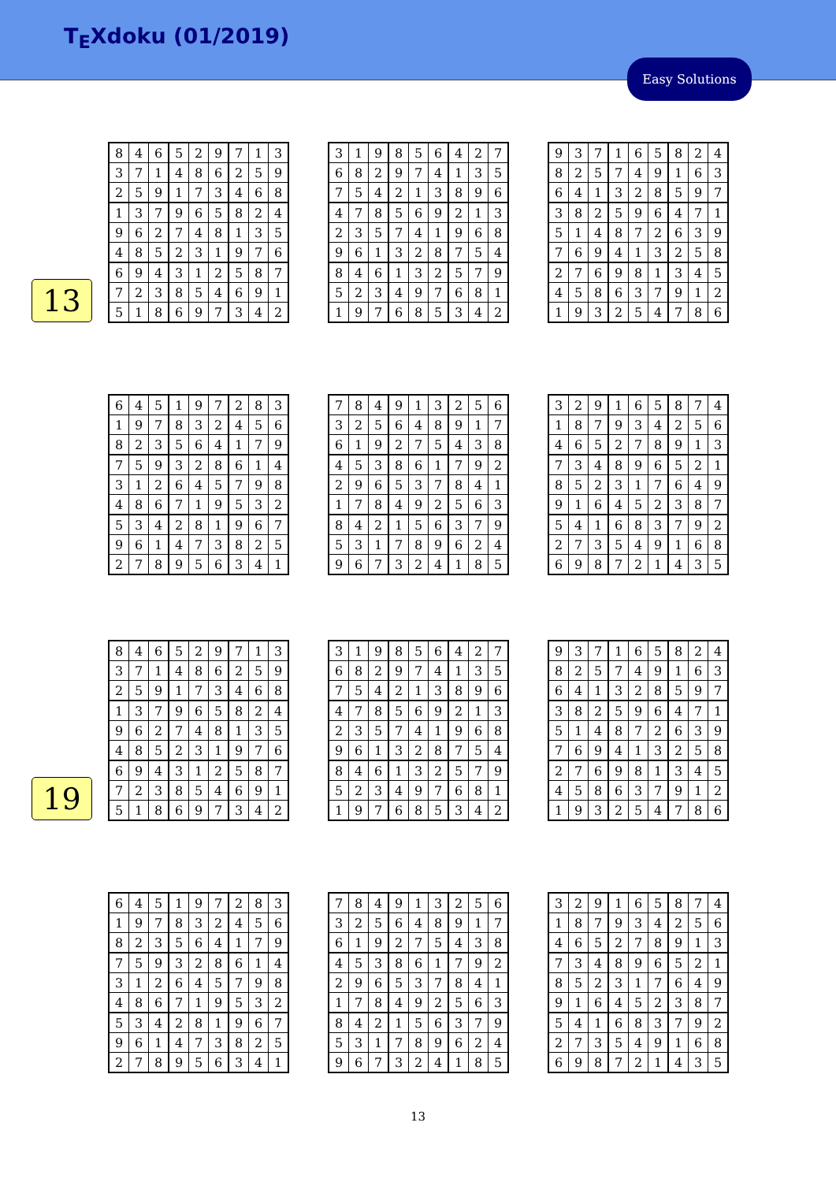T<sub>E</sub>Xdoku (01/2019)
Easy Solutions
13
| 8 | 4 | 6 | 5 | 2 | 9 | 7 | 1 | 3 |
| 3 | 7 | 1 | 4 | 8 | 6 | 2 | 5 | 9 |
| 2 | 5 | 9 | 1 | 7 | 3 | 4 | 6 | 8 |
| 1 | 3 | 7 | 9 | 6 | 5 | 8 | 2 | 4 |
| 9 | 6 | 2 | 7 | 4 | 8 | 1 | 3 | 5 |
| 4 | 8 | 5 | 2 | 3 | 1 | 9 | 7 | 6 |
| 6 | 9 | 4 | 3 | 1 | 2 | 5 | 8 | 7 |
| 7 | 2 | 3 | 8 | 5 | 4 | 6 | 9 | 1 |
| 5 | 1 | 8 | 6 | 9 | 7 | 3 | 4 | 2 |
| 3 | 1 | 9 | 8 | 5 | 6 | 4 | 2 | 7 |
| 6 | 8 | 2 | 9 | 7 | 4 | 1 | 3 | 5 |
| 7 | 5 | 4 | 2 | 1 | 3 | 8 | 9 | 6 |
| 4 | 7 | 8 | 5 | 6 | 9 | 2 | 1 | 3 |
| 2 | 3 | 5 | 7 | 4 | 1 | 9 | 6 | 8 |
| 9 | 6 | 1 | 3 | 2 | 8 | 7 | 5 | 4 |
| 8 | 4 | 6 | 1 | 3 | 2 | 5 | 7 | 9 |
| 5 | 2 | 3 | 4 | 9 | 7 | 6 | 8 | 1 |
| 1 | 9 | 7 | 6 | 8 | 5 | 3 | 4 | 2 |
| 9 | 3 | 7 | 1 | 6 | 5 | 8 | 2 | 4 |
| 8 | 2 | 5 | 7 | 4 | 9 | 1 | 6 | 3 |
| 6 | 4 | 1 | 3 | 2 | 8 | 5 | 9 | 7 |
| 3 | 8 | 2 | 5 | 9 | 6 | 4 | 7 | 1 |
| 5 | 1 | 4 | 8 | 7 | 2 | 6 | 3 | 9 |
| 7 | 6 | 9 | 4 | 1 | 3 | 2 | 5 | 8 |
| 2 | 7 | 6 | 9 | 8 | 1 | 3 | 4 | 5 |
| 4 | 5 | 8 | 6 | 3 | 7 | 9 | 1 | 2 |
| 1 | 9 | 3 | 2 | 5 | 4 | 7 | 8 | 6 |
| 6 | 4 | 5 | 1 | 9 | 7 | 2 | 8 | 3 |
| 1 | 9 | 7 | 8 | 3 | 2 | 4 | 5 | 6 |
| 8 | 2 | 3 | 5 | 6 | 4 | 1 | 7 | 9 |
| 7 | 5 | 9 | 3 | 2 | 8 | 6 | 1 | 4 |
| 3 | 1 | 2 | 6 | 4 | 5 | 7 | 9 | 8 |
| 4 | 8 | 6 | 7 | 1 | 9 | 5 | 3 | 2 |
| 5 | 3 | 4 | 2 | 8 | 1 | 9 | 6 | 7 |
| 9 | 6 | 1 | 4 | 7 | 3 | 8 | 2 | 5 |
| 2 | 7 | 8 | 9 | 5 | 6 | 3 | 4 | 1 |
| 7 | 8 | 4 | 9 | 1 | 3 | 2 | 5 | 6 |
| 3 | 2 | 5 | 6 | 4 | 8 | 9 | 1 | 7 |
| 6 | 1 | 9 | 2 | 7 | 5 | 4 | 3 | 8 |
| 4 | 5 | 3 | 8 | 6 | 1 | 7 | 9 | 2 |
| 2 | 9 | 6 | 5 | 3 | 7 | 8 | 4 | 1 |
| 1 | 7 | 8 | 4 | 9 | 2 | 5 | 6 | 3 |
| 8 | 4 | 2 | 1 | 5 | 6 | 3 | 7 | 9 |
| 5 | 3 | 1 | 7 | 8 | 9 | 6 | 2 | 4 |
| 9 | 6 | 7 | 3 | 2 | 4 | 1 | 8 | 5 |
| 3 | 2 | 9 | 1 | 6 | 5 | 8 | 7 | 4 |
| 1 | 8 | 7 | 9 | 3 | 4 | 2 | 5 | 6 |
| 4 | 6 | 5 | 2 | 7 | 8 | 9 | 1 | 3 |
| 7 | 3 | 4 | 8 | 9 | 6 | 5 | 2 | 1 |
| 8 | 5 | 2 | 3 | 1 | 7 | 6 | 4 | 9 |
| 9 | 1 | 6 | 4 | 5 | 2 | 3 | 8 | 7 |
| 5 | 4 | 1 | 6 | 8 | 3 | 7 | 9 | 2 |
| 2 | 7 | 3 | 5 | 4 | 9 | 1 | 6 | 8 |
| 6 | 9 | 8 | 7 | 2 | 1 | 4 | 3 | 5 |
19
| 8 | 4 | 6 | 5 | 2 | 9 | 7 | 1 | 3 |
| 3 | 7 | 1 | 4 | 8 | 6 | 2 | 5 | 9 |
| 2 | 5 | 9 | 1 | 7 | 3 | 4 | 6 | 8 |
| 1 | 3 | 7 | 9 | 6 | 5 | 8 | 2 | 4 |
| 9 | 6 | 2 | 7 | 4 | 8 | 1 | 3 | 5 |
| 4 | 8 | 5 | 2 | 3 | 1 | 9 | 7 | 6 |
| 6 | 9 | 4 | 3 | 1 | 2 | 5 | 8 | 7 |
| 7 | 2 | 3 | 8 | 5 | 4 | 6 | 9 | 1 |
| 5 | 1 | 8 | 6 | 9 | 7 | 3 | 4 | 2 |
| 3 | 1 | 9 | 8 | 5 | 6 | 4 | 2 | 7 |
| 6 | 8 | 2 | 9 | 7 | 4 | 1 | 3 | 5 |
| 7 | 5 | 4 | 2 | 1 | 3 | 8 | 9 | 6 |
| 4 | 7 | 8 | 5 | 6 | 9 | 2 | 1 | 3 |
| 2 | 3 | 5 | 7 | 4 | 1 | 9 | 6 | 8 |
| 9 | 6 | 1 | 3 | 2 | 8 | 7 | 5 | 4 |
| 8 | 4 | 6 | 1 | 3 | 2 | 5 | 7 | 9 |
| 5 | 2 | 3 | 4 | 9 | 7 | 6 | 8 | 1 |
| 1 | 9 | 7 | 6 | 8 | 5 | 3 | 4 | 2 |
| 9 | 3 | 7 | 1 | 6 | 5 | 8 | 2 | 4 |
| 8 | 2 | 5 | 7 | 4 | 9 | 1 | 6 | 3 |
| 6 | 4 | 1 | 3 | 2 | 8 | 5 | 9 | 7 |
| 3 | 8 | 2 | 5 | 9 | 6 | 4 | 7 | 1 |
| 5 | 1 | 4 | 8 | 7 | 2 | 6 | 3 | 9 |
| 7 | 6 | 9 | 4 | 1 | 3 | 2 | 5 | 8 |
| 2 | 7 | 6 | 9 | 8 | 1 | 3 | 4 | 5 |
| 4 | 5 | 8 | 6 | 3 | 7 | 9 | 1 | 2 |
| 1 | 9 | 3 | 2 | 5 | 4 | 7 | 8 | 6 |
| 6 | 4 | 5 | 1 | 9 | 7 | 2 | 8 | 3 |
| 1 | 9 | 7 | 8 | 3 | 2 | 4 | 5 | 6 |
| 8 | 2 | 3 | 5 | 6 | 4 | 1 | 7 | 9 |
| 7 | 5 | 9 | 3 | 2 | 8 | 6 | 1 | 4 |
| 3 | 1 | 2 | 6 | 4 | 5 | 7 | 9 | 8 |
| 4 | 8 | 6 | 7 | 1 | 9 | 5 | 3 | 2 |
| 5 | 3 | 4 | 2 | 8 | 1 | 9 | 6 | 7 |
| 9 | 6 | 1 | 4 | 7 | 3 | 8 | 2 | 5 |
| 2 | 7 | 8 | 9 | 5 | 6 | 3 | 4 | 1 |
| 7 | 8 | 4 | 9 | 1 | 3 | 2 | 5 | 6 |
| 3 | 2 | 5 | 6 | 4 | 8 | 9 | 1 | 7 |
| 6 | 1 | 9 | 2 | 7 | 5 | 4 | 3 | 8 |
| 4 | 5 | 3 | 8 | 6 | 1 | 7 | 9 | 2 |
| 2 | 9 | 6 | 5 | 3 | 7 | 8 | 4 | 1 |
| 1 | 7 | 8 | 4 | 9 | 2 | 5 | 6 | 3 |
| 8 | 4 | 2 | 1 | 5 | 6 | 3 | 7 | 9 |
| 5 | 3 | 1 | 7 | 8 | 9 | 6 | 2 | 4 |
| 9 | 6 | 7 | 3 | 2 | 4 | 1 | 8 | 5 |
| 3 | 2 | 9 | 1 | 6 | 5 | 8 | 7 | 4 |
| 1 | 8 | 7 | 9 | 3 | 4 | 2 | 5 | 6 |
| 4 | 6 | 5 | 2 | 7 | 8 | 9 | 1 | 3 |
| 7 | 3 | 4 | 8 | 9 | 6 | 5 | 2 | 1 |
| 8 | 5 | 2 | 3 | 1 | 7 | 6 | 4 | 9 |
| 9 | 1 | 6 | 4 | 5 | 2 | 3 | 8 | 7 |
| 5 | 4 | 1 | 6 | 8 | 3 | 7 | 9 | 2 |
| 2 | 7 | 3 | 5 | 4 | 9 | 1 | 6 | 8 |
| 6 | 9 | 8 | 7 | 2 | 1 | 4 | 3 | 5 |
13